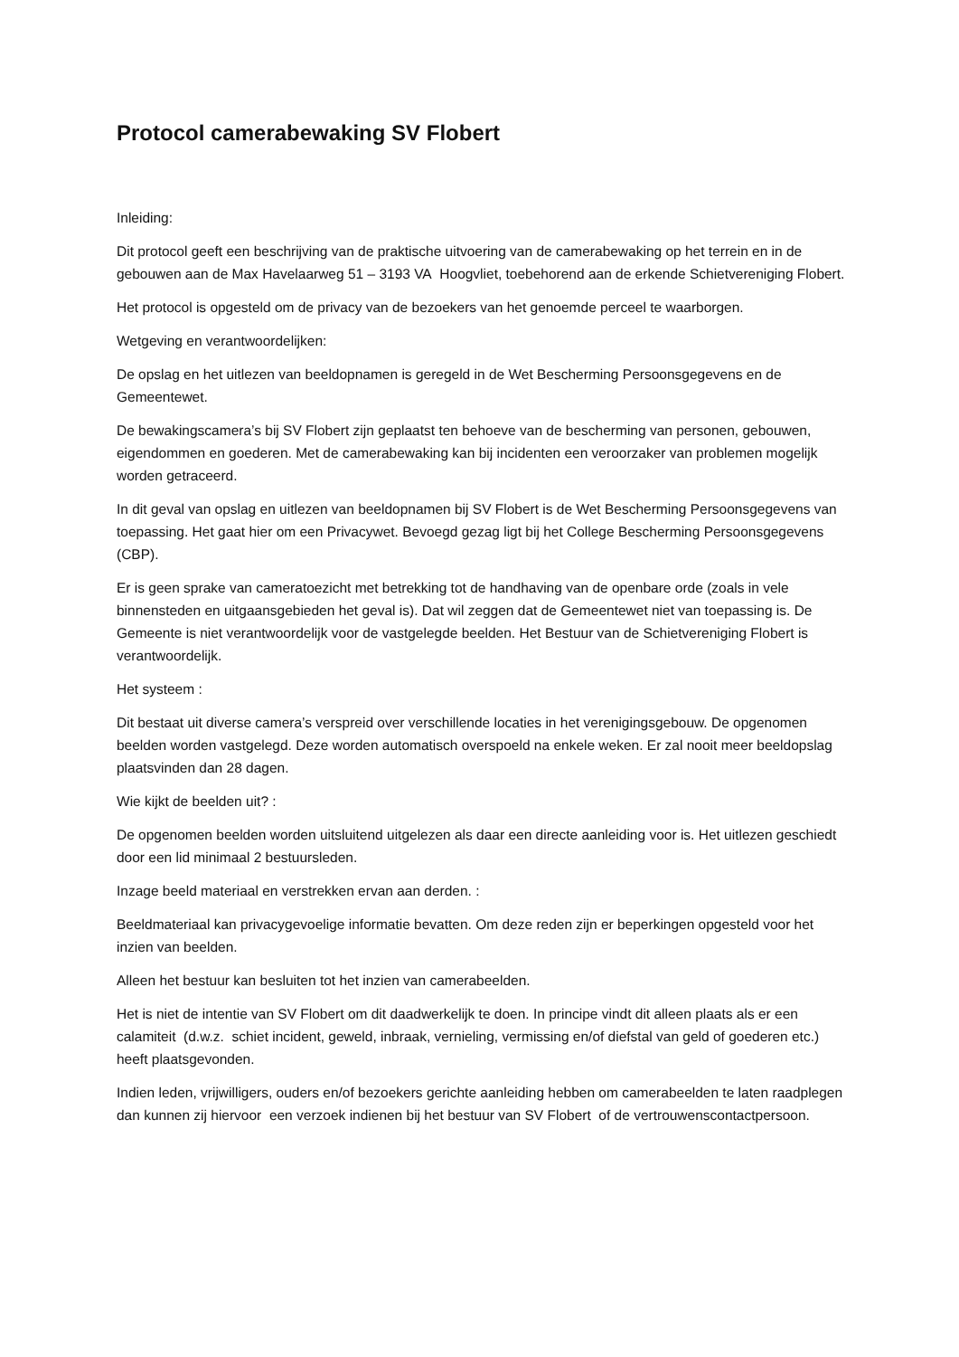Protocol camerabewaking SV Flobert
Inleiding:
Dit protocol geeft een beschrijving van de praktische uitvoering van de camerabewaking op het terrein en in de gebouwen aan de Max Havelaarweg 51 – 3193 VA Hoogvliet, toebehorend aan de erkende Schietvereniging Flobert.
Het protocol is opgesteld om de privacy van de bezoekers van het genoemde perceel te waarborgen.
Wetgeving en verantwoordelijken:
De opslag en het uitlezen van beeldopnamen is geregeld in de Wet Bescherming Persoonsgegevens en de Gemeentewet.
De bewakingscamera’s bij SV Flobert zijn geplaatst ten behoeve van de bescherming van personen, gebouwen, eigendommen en goederen. Met de camerabewaking kan bij incidenten een veroorzaker van problemen mogelijk worden getraceerd.
In dit geval van opslag en uitlezen van beeldopnamen bij SV Flobert is de Wet Bescherming Persoonsgegevens van toepassing. Het gaat hier om een Privacywet. Bevoegd gezag ligt bij het College Bescherming Persoonsgegevens (CBP).
Er is geen sprake van cameratoezicht met betrekking tot de handhaving van de openbare orde (zoals in vele binnensteden en uitgaansgebieden het geval is). Dat wil zeggen dat de Gemeentewet niet van toepassing is. De Gemeente is niet verantwoordelijk voor de vastgelegde beelden. Het Bestuur van de Schietvereniging Flobert is verantwoordelijk.
Het systeem :
Dit bestaat uit diverse camera’s verspreid over verschillende locaties in het verenigingsgebouw. De opgenomen beelden worden vastgelegd. Deze worden automatisch overspoeld na enkele weken. Er zal nooit meer beeldopslag plaatsvinden dan 28 dagen.
Wie kijkt de beelden uit? :
De opgenomen beelden worden uitsluitend uitgelezen als daar een directe aanleiding voor is. Het uitlezen geschiedt door een lid minimaal 2 bestuursleden.
Inzage beeld materiaal en verstrekken ervan aan derden. :
Beeldmateriaal kan privacygevoelige informatie bevatten. Om deze reden zijn er beperkingen opgesteld voor het inzien van beelden.
Alleen het bestuur kan besluiten tot het inzien van camerabeelden.
Het is niet de intentie van SV Flobert om dit daadwerkelijk te doen. In principe vindt dit alleen plaats als er een calamiteit (d.w.z. schiet incident, geweld, inbraak, vernieling, vermissing en/of diefstal van geld of goederen etc.) heeft plaatsgevonden.
Indien leden, vrijwilligers, ouders en/of bezoekers gerichte aanleiding hebben om camerabeelden te laten raadplegen dan kunnen zij hiervoor een verzoek indienen bij het bestuur van SV Flobert of de vertrouwenscontactpersoon.